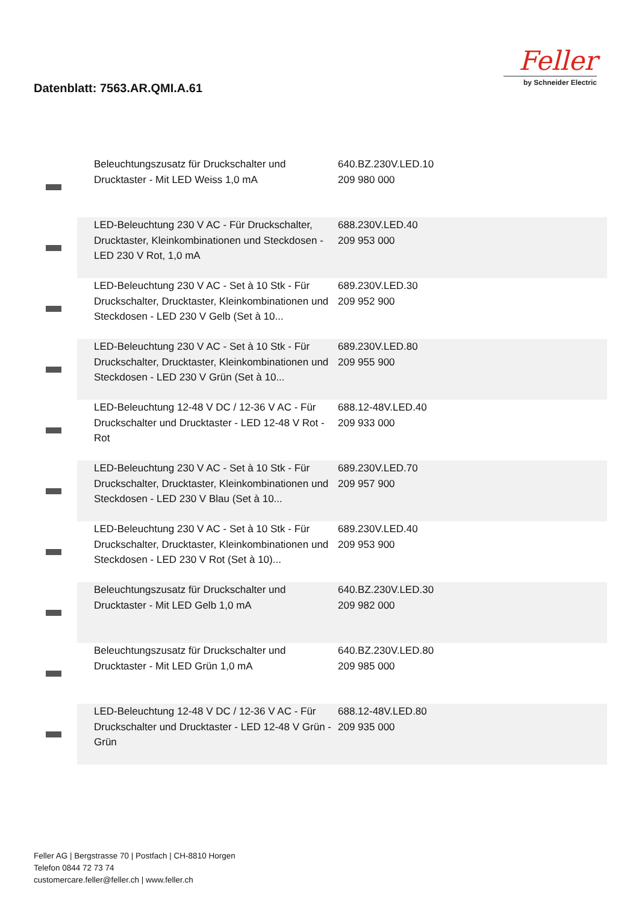Datenblatt: 7563.AR.QMI.A.61
Feller
by Schneider Electric
| | | Beleuchtungszusatz für Druckschalter und Drucktaster - Mit LED Weiss 1,0 mA | 640.BZ.230V.LED.10 209 980 000 | |
| | | LED-Beleuchtung 230 V AC - Für Druckschalter, Drucktaster, Kleinkombinationen und Steckdosen - LED 230 V Rot, 1,0 mA | 688.230V.LED.40 209 953 000 | |
| | | LED-Beleuchtung 230 V AC - Set à 10 Stk - Für Druckschalter, Drucktaster, Kleinkombinationen und Steckdosen - LED 230 V Gelb (Set à 10... | 689.230V.LED.30 209 952 900 | |
| | | LED-Beleuchtung 230 V AC - Set à 10 Stk - Für Druckschalter, Drucktaster, Kleinkombinationen und Steckdosen - LED 230 V Grün (Set à 10... | 689.230V.LED.80 209 955 900 | |
| | | LED-Beleuchtung 12-48 V DC / 12-36 V AC - Für Druckschalter und Drucktaster - LED 12-48 V Rot - Rot | 688.12-48V.LED.40 209 933 000 | |
| | | LED-Beleuchtung 230 V AC - Set à 10 Stk - Für Druckschalter, Drucktaster, Kleinkombinationen und Steckdosen - LED 230 V Blau (Set à 10... | 689.230V.LED.70 209 957 900 | |
| | | LED-Beleuchtung 230 V AC - Set à 10 Stk - Für Druckschalter, Drucktaster, Kleinkombinationen und Steckdosen - LED 230 V Rot (Set à 10)... | 689.230V.LED.40 209 953 900 | |
| | | Beleuchtungszusatz für Druckschalter und Drucktaster - Mit LED Gelb 1,0 mA | 640.BZ.230V.LED.30 209 982 000 | |
| | | Beleuchtungszusatz für Druckschalter und Drucktaster - Mit LED Grün 1,0 mA | 640.BZ.230V.LED.80 209 985 000 | |
| | | LED-Beleuchtung 12-48 V DC / 12-36 V AC - Für Druckschalter und Drucktaster - LED 12-48 V Grün - Grün | 688.12-48V.LED.80 209 935 000 | |
Feller AG | Bergstrasse 70 | Postfach | CH-8810 Horgen
Telefon 0844 72 73 74
customercare.feller@feller.ch | www.feller.ch